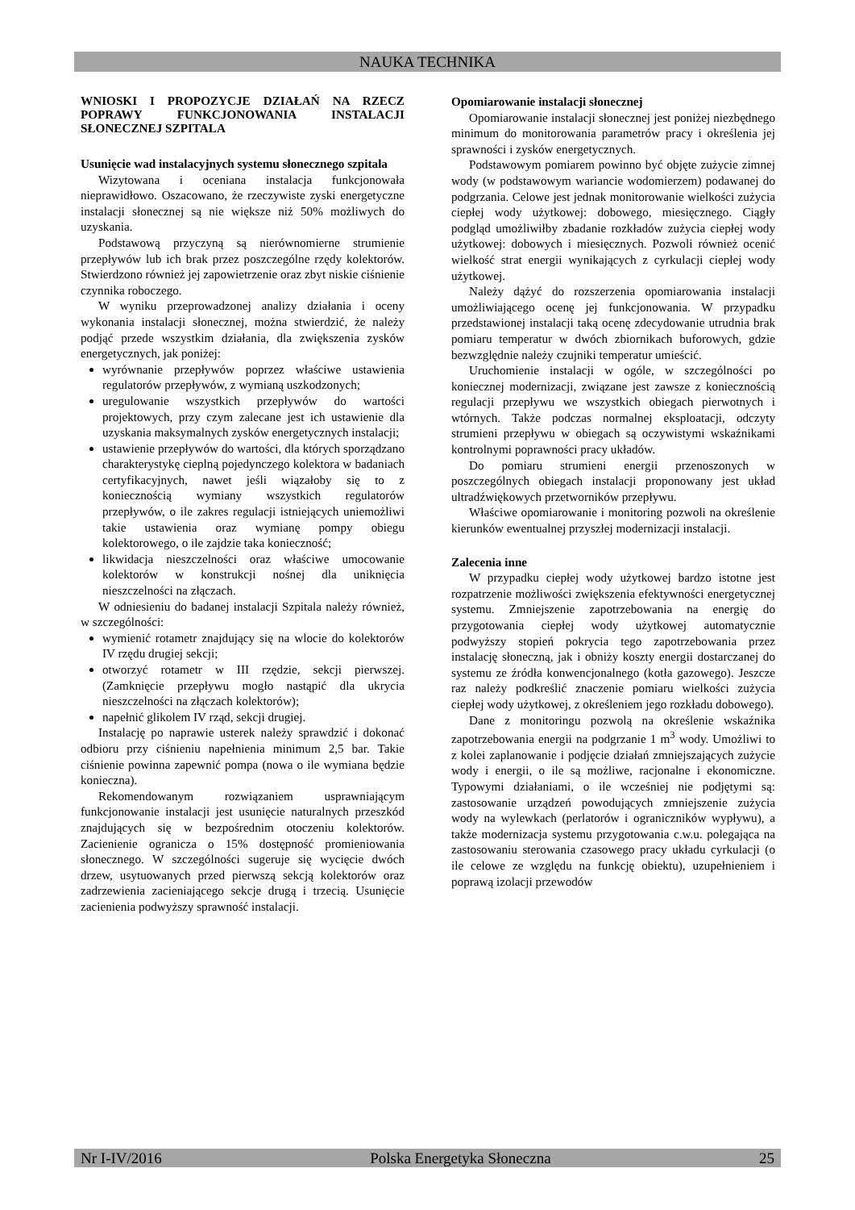NAUKA TECHNIKA
WNIOSKI I PROPOZYCJE DZIAŁAŃ NA RZECZ POPRAWY FUNKCJONOWANIA INSTALACJI SŁONECZNEJ SZPITALA
Usunięcie wad instalacyjnych systemu słonecznego szpitala
Wizytowana i oceniana instalacja funkcjonowała nieprawidłowo. Oszacowano, że rzeczywiste zyski energetyczne instalacji słonecznej są nie większe niż 50% możliwych do uzyskania.
Podstawową przyczyną są nierównomierne strumienie przepływów lub ich brak przez poszczególne rzędy kolektorów. Stwierdzono również jej zapowietrzenie oraz zbyt niskie ciśnienie czynnika roboczego.
W wyniku przeprowadzonej analizy działania i oceny wykonania instalacji słonecznej, można stwierdzić, że należy podjąć przede wszystkim działania, dla zwiększenia zysków energetycznych, jak poniżej:
wyrównanie przepływów poprzez właściwe ustawienia regulatorów przepływów, z wymianą uszkodzonych;
uregulowanie wszystkich przepływów do wartości projektowych, przy czym zalecane jest ich ustawienie dla uzyskania maksymalnych zysków energetycznych instalacji;
ustawienie przepływów do wartości, dla których sporządzano charakterystykę cieplną pojedynczego kolektora w badaniach certyfikacyjnych, nawet jeśli wiązałoby się to z koniecznością wymiany wszystkich regulatorów przepływów, o ile zakres regulacji istniejących uniemożliwi takie ustawienia oraz wymianę pompy obiegu kolektorowego, o ile zajdzie taka konieczność;
likwidacja nieszczelności oraz właściwe umocowanie kolektorów w konstrukcji nośnej dla uniknięcia nieszczelności na złączach.
W odniesieniu do badanej instalacji Szpitala należy również, w szczególności:
wymienić rotametr znajdujący się na wlocie do kolektorów IV rzędu drugiej sekcji;
otworzyć rotametr w III rzędzie, sekcji pierwszej. (Zamknięcie przepływu mogło nastąpić dla ukrycia nieszczelności na złączach kolektorów);
napełnić glikolem IV rząd, sekcji drugiej.
Instalację po naprawie usterek należy sprawdzić i dokonać odbioru przy ciśnieniu napełnienia minimum 2,5 bar. Takie ciśnienie powinna zapewnić pompa (nowa o ile wymiana będzie konieczna).
Rekomendowanym rozwiązaniem usprawniającym funkcjonowanie instalacji jest usunięcie naturalnych przeszkód znajdujących się w bezpośrednim otoczeniu kolektorów. Zacienienie ogranicza o 15% dostępność promieniowania słonecznego. W szczególności sugeruje się wycięcie dwóch drzew, usytuowanych przed pierwszą sekcją kolektorów oraz zadrzewienia zacieniającego sekcje drugą i trzecią. Usunięcie zacienienia podwyższy sprawność instalacji.
Opomiarowanie instalacji słonecznej
Opomiarowanie instalacji słonecznej jest poniżej niezbędnego minimum do monitorowania parametrów pracy i określenia jej sprawności i zysków energetycznych.
Podstawowym pomiarem powinno być objęte zużycie zimnej wody (w podstawowym wariancie wodomierzem) podawanej do podgrzania. Celowe jest jednak monitorowanie wielkości zużycia ciepłej wody użytkowej: dobowego, miesięcznego. Ciągły podgląd umożliwiłby zbadanie rozkładów zużycia ciepłej wody użytkowej: dobowych i miesięcznych. Pozwoli również ocenić wielkość strat energii wynikających z cyrkulacji ciepłej wody użytkowej.
Należy dążyć do rozszerzenia opomiarowania instalacji umożliwiającego ocenę jej funkcjonowania. W przypadku przedstawionej instalacji taką ocenę zdecydowanie utrudnia brak pomiaru temperatur w dwóch zbiornikach buforowych, gdzie bezwzględnie należy czujniki temperatur umieścić.
Uruchomienie instalacji w ogóle, w szczególności po koniecznej modernizacji, związane jest zawsze z koniecznością regulacji przepływu we wszystkich obiegach pierwotnych i wtórnych. Także podczas normalnej eksploatacji, odczyty strumieni przepływu w obiegach są oczywistymi wskaźnikami kontrolnymi poprawności pracy układów.
Do pomiaru strumieni energii przenoszonych w poszczególnych obiegach instalacji proponowany jest układ ultradźwiękowych przetworników przepływu.
Właściwe opomiarowanie i monitoring pozwoli na określenie kierunków ewentualnej przyszłej modernizacji instalacji.
Zalecenia inne
W przypadku ciepłej wody użytkowej bardzo istotne jest rozpatrzenie możliwości zwiększenia efektywności energetycznej systemu. Zmniejszenie zapotrzebowania na energię do przygotowania ciepłej wody użytkowej automatycznie podwyższy stopień pokrycia tego zapotrzebowania przez instalację słoneczną, jak i obniży koszty energii dostarczanej do systemu ze źródła konwencjonalnego (kotła gazowego). Jeszcze raz należy podkreślić znaczenie pomiaru wielkości zużycia ciepłej wody użytkowej, z określeniem jego rozkładu dobowego).
Dane z monitoringu pozwolą na określenie wskaźnika zapotrzebowania energii na podgrzanie 1 m<sup>3</sup> wody. Umożliwi to z kolei zaplanowanie i podjęcie działań zmniejszających zużycie wody i energii, o ile są możliwe, racjonalne i ekonomiczne. Typowymi działaniami, o ile wcześniej nie podjętymi są: zastosowanie urządzeń powodujących zmniejszenie zużycia wody na wylewkach (perlatorów i ograniczników wypływu), a także modernizacja systemu przygotowania c.w.u. polegająca na zastosowaniu sterowania czasowego pracy układu cyrkulacji (o ile celowe ze względu na funkcję obiektu), uzupełnieniem i poprawą izolacji przewodów
Nr I-IV/2016 Polska Energetyka Słoneczna 25